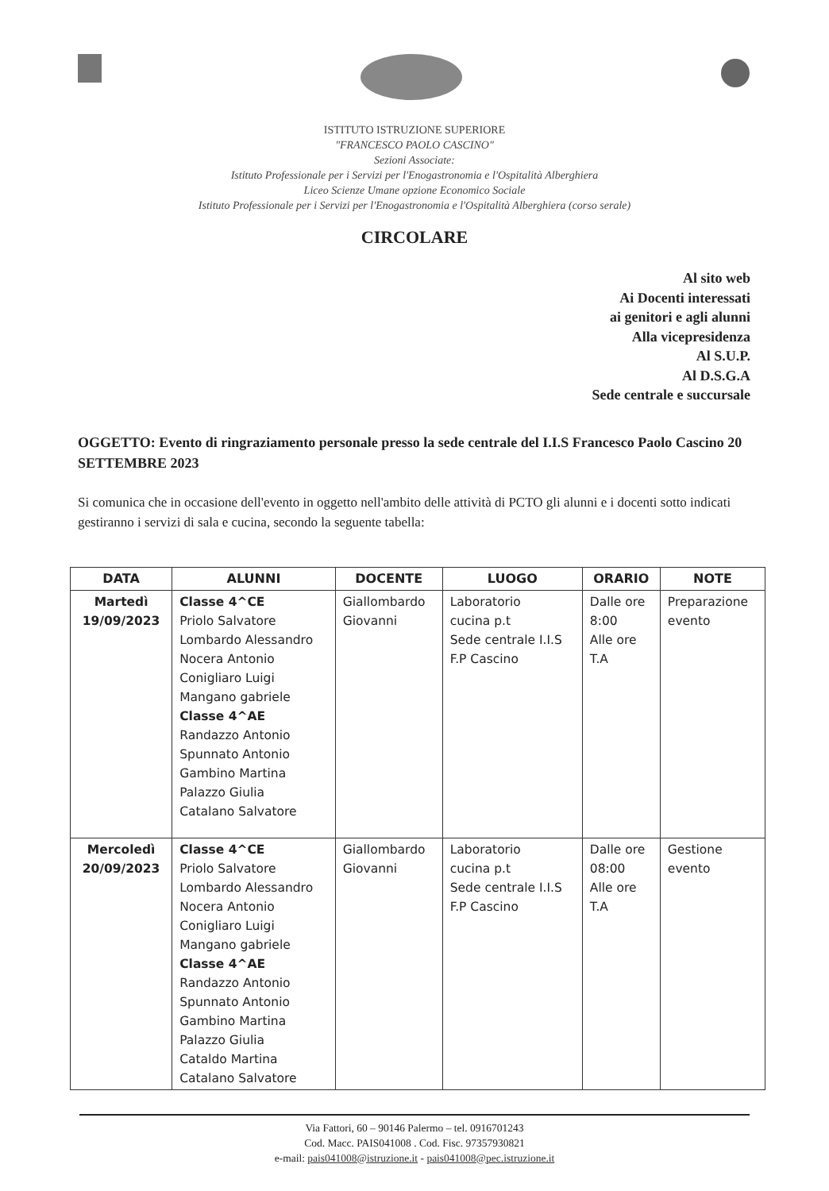ISTITUTO ISTRUZIONE SUPERIORE
"FRANCESCO PAOLO CASCINO"
Sezioni Associate:
Istituto Professionale per i Servizi per l'Enogastronomia e l'Ospitalità Alberghiera
Liceo Scienze Umane opzione Economico Sociale
Istituto Professionale per i Servizi per l'Enogastronomia e l'Ospitalità Alberghiera (corso serale)
CIRCOLARE
Al sito web
Ai Docenti interessati
ai genitori e agli alunni
Alla vicepresidenza
Al S.U.P.
Al D.S.G.A
Sede centrale e succursale
OGGETTO: Evento di ringraziamento personale presso la sede centrale del I.I.S Francesco Paolo Cascino 20 SETTEMBRE 2023
Si comunica che in occasione dell'evento in oggetto nell'ambito delle attività di PCTO gli alunni e i docenti sotto indicati gestiranno i servizi di sala e cucina, secondo la seguente tabella:
| DATA | ALUNNI | DOCENTE | LUOGO | ORARIO | NOTE |
| --- | --- | --- | --- | --- | --- |
| Martedì 19/09/2023 | Classe 4^CE Priolo Salvatore Lombardo Alessandro Nocera Antonio Conigliaro Luigi Mangano gabriele Classe 4^AE Randazzo Antonio Spunnato Antonio Gambino Martina Palazzo Giulia Catalano Salvatore | Giallombardo Giovanni | Laboratorio cucina p.t Sede centrale I.I.S F.P Cascino | Dalle ore 8:00 Alle ore T.A | Preparazione evento |
| Mercoledì 20/09/2023 | Classe 4^CE Priolo Salvatore Lombardo Alessandro Nocera Antonio Conigliaro Luigi Mangano gabriele Classe 4^AE Randazzo Antonio Spunnato Antonio Gambino Martina Palazzo Giulia Cataldo Martina Catalano Salvatore | Giallombardo Giovanni | Laboratorio cucina p.t Sede centrale I.I.S F.P Cascino | Dalle ore 08:00 Alle ore T.A | Gestione evento |
Via Fattori, 60 – 90146 Palermo – tel. 0916701243
Cod. Macc. PAIS041008 . Cod. Fisc. 97357930821
e-mail: pais041008@istruzione.it - pais041008@pec.istruzione.it